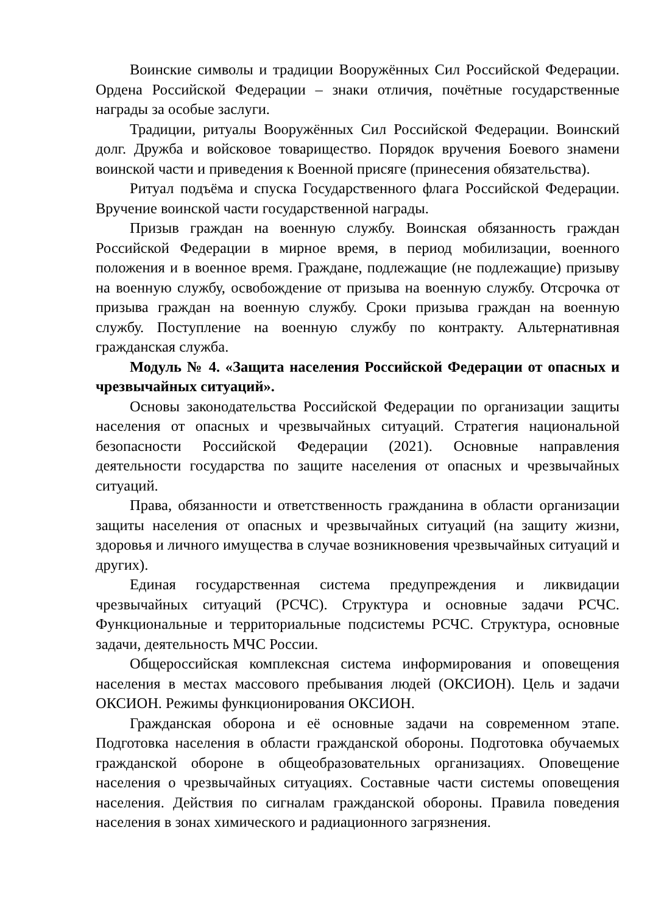Воинские символы и традиции Вооружённых Сил Российской Федерации. Ордена Российской Федерации – знаки отличия, почётные государственные награды за особые заслуги.
Традиции, ритуалы Вооружённых Сил Российской Федерации. Воинский долг. Дружба и войсковое товарищество. Порядок вручения Боевого знамени воинской части и приведения к Военной присяге (принесения обязательства).
Ритуал подъёма и спуска Государственного флага Российской Федерации. Вручение воинской части государственной награды.
Призыв граждан на военную службу. Воинская обязанность граждан Российской Федерации в мирное время, в период мобилизации, военного положения и в военное время. Граждане, подлежащие (не подлежащие) призыву на военную службу, освобождение от призыва на военную службу. Отсрочка от призыва граждан на военную службу. Сроки призыва граждан на военную службу. Поступление на военную службу по контракту. Альтернативная гражданская служба.
Модуль № 4. «Защита населения Российской Федерации от опасных и чрезвычайных ситуаций».
Основы законодательства Российской Федерации по организации защиты населения от опасных и чрезвычайных ситуаций. Стратегия национальной безопасности Российской Федерации (2021). Основные направления деятельности государства по защите населения от опасных и чрезвычайных ситуаций.
Права, обязанности и ответственность гражданина в области организации защиты населения от опасных и чрезвычайных ситуаций (на защиту жизни, здоровья и личного имущества в случае возникновения чрезвычайных ситуаций и других).
Единая государственная система предупреждения и ликвидации чрезвычайных ситуаций (РСЧС). Структура и основные задачи РСЧС. Функциональные и территориальные подсистемы РСЧС. Структура, основные задачи, деятельность МЧС России.
Общероссийская комплексная система информирования и оповещения населения в местах массового пребывания людей (ОКСИОН). Цель и задачи ОКСИОН. Режимы функционирования ОКСИОН.
Гражданская оборона и её основные задачи на современном этапе. Подготовка населения в области гражданской обороны. Подготовка обучаемых гражданской обороне в общеобразовательных организациях. Оповещение населения о чрезвычайных ситуациях. Составные части системы оповещения населения. Действия по сигналам гражданской обороны. Правила поведения населения в зонах химического и радиационного загрязнения.